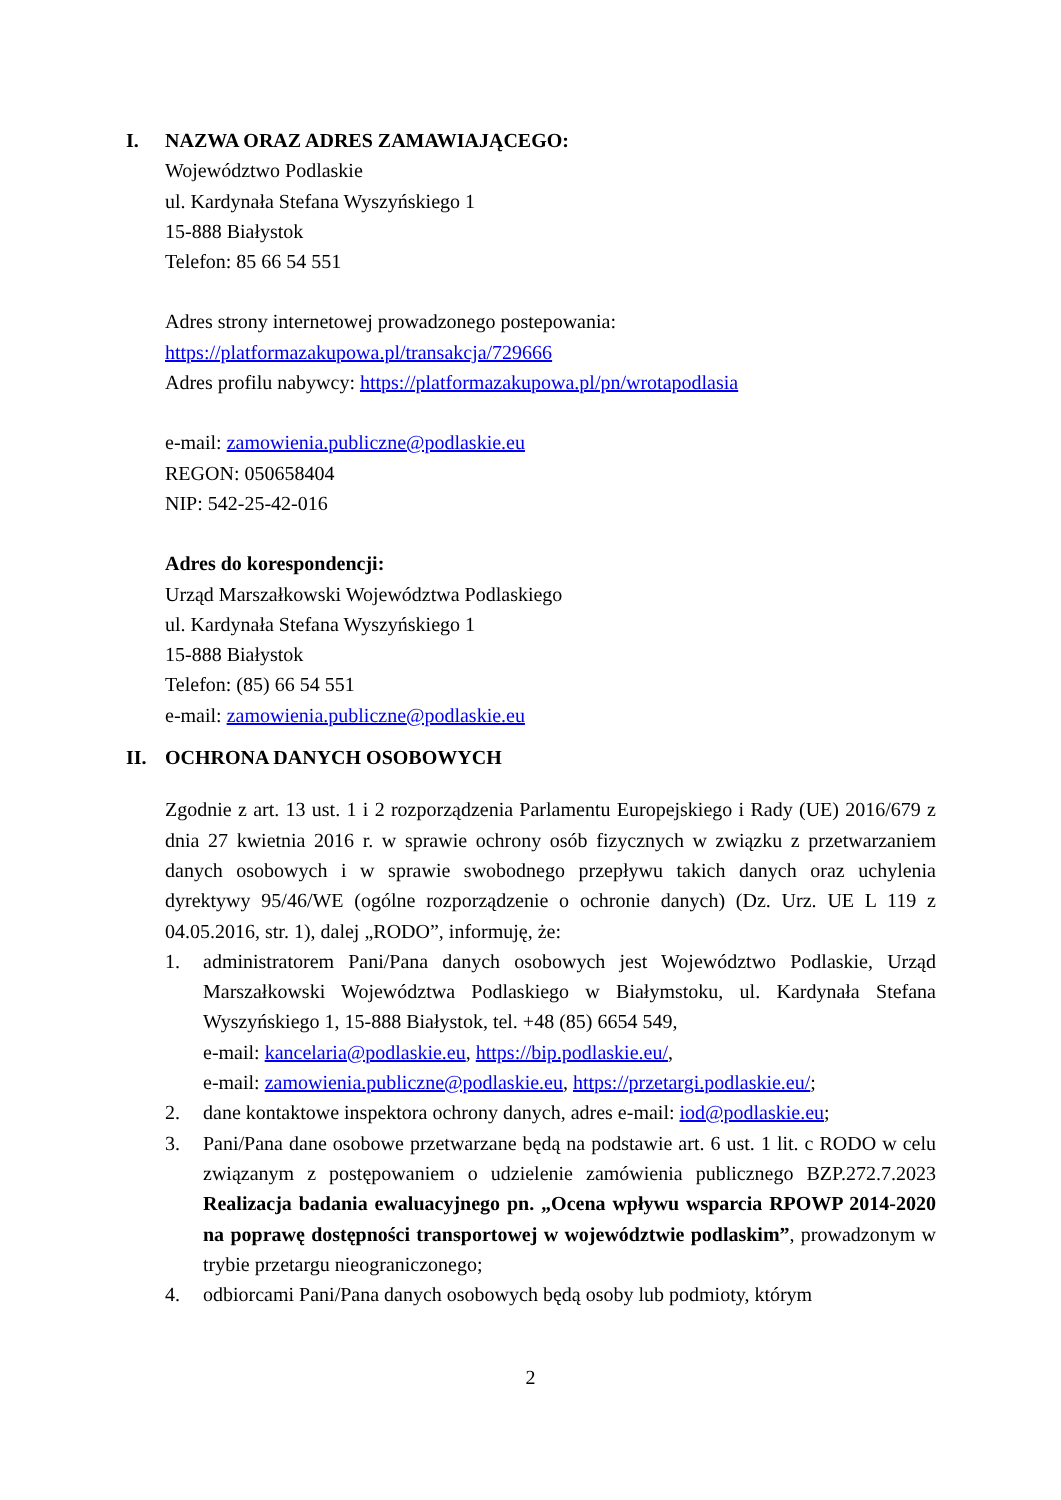I. NAZWA ORAZ ADRES ZAMAWIAJĄCEGO:
Województwo Podlaskie
ul. Kardynała Stefana Wyszyńskiego 1
15-888 Białystok
Telefon: 85 66 54 551
Adres strony internetowej prowadzonego postepowania:
https://platformazakupowa.pl/transakcja/729666
Adres profilu nabywcy: https://platformazakupowa.pl/pn/wrotapodlasia
e-mail: zamowienia.publiczne@podlaskie.eu
REGON: 050658404
NIP: 542-25-42-016
Adres do korespondencji:
Urząd Marszałkowski Województwa Podlaskiego
ul. Kardynała Stefana Wyszyńskiego 1
15-888 Białystok
Telefon: (85) 66 54 551
e-mail: zamowienia.publiczne@podlaskie.eu
II. OCHRONA DANYCH OSOBOWYCH
Zgodnie z art. 13 ust. 1 i 2 rozporządzenia Parlamentu Europejskiego i Rady (UE) 2016/679 z dnia 27 kwietnia 2016 r. w sprawie ochrony osób fizycznych w związku z przetwarzaniem danych osobowych i w sprawie swobodnego przepływu takich danych oraz uchylenia dyrektywy 95/46/WE (ogólne rozporządzenie o ochronie danych) (Dz. Urz. UE L 119 z 04.05.2016, str. 1), dalej „RODO”, informuję, że:
1. administratorem Pani/Pana danych osobowych jest Województwo Podlaskie, Urząd Marszałkowski Województwa Podlaskiego w Białymstoku, ul. Kardynała Stefana Wyszyńskiego 1, 15-888 Białystok, tel. +48 (85) 6654 549,
e-mail: kancelaria@podlaskie.eu, https://bip.podlaskie.eu/,
e-mail: zamowienia.publiczne@podlaskie.eu, https://przetargi.podlaskie.eu/;
2. dane kontaktowe inspektora ochrony danych, adres e-mail: iod@podlaskie.eu;
3. Pani/Pana dane osobowe przetwarzane będą na podstawie art. 6 ust. 1 lit. c RODO w celu związanym z postępowaniem o udzielenie zamówienia publicznego BZP.272.7.2023 Realizacja badania ewaluacyjnego pn. „Ocena wpływu wsparcia RPOWP 2014-2020 na poprawę dostępności transportowej w województwie podlaskim”, prowadzonym w trybie przetargu nieograniczonego;
4. odbiorcami Pani/Pana danych osobowych będą osoby lub podmioty, którym
2